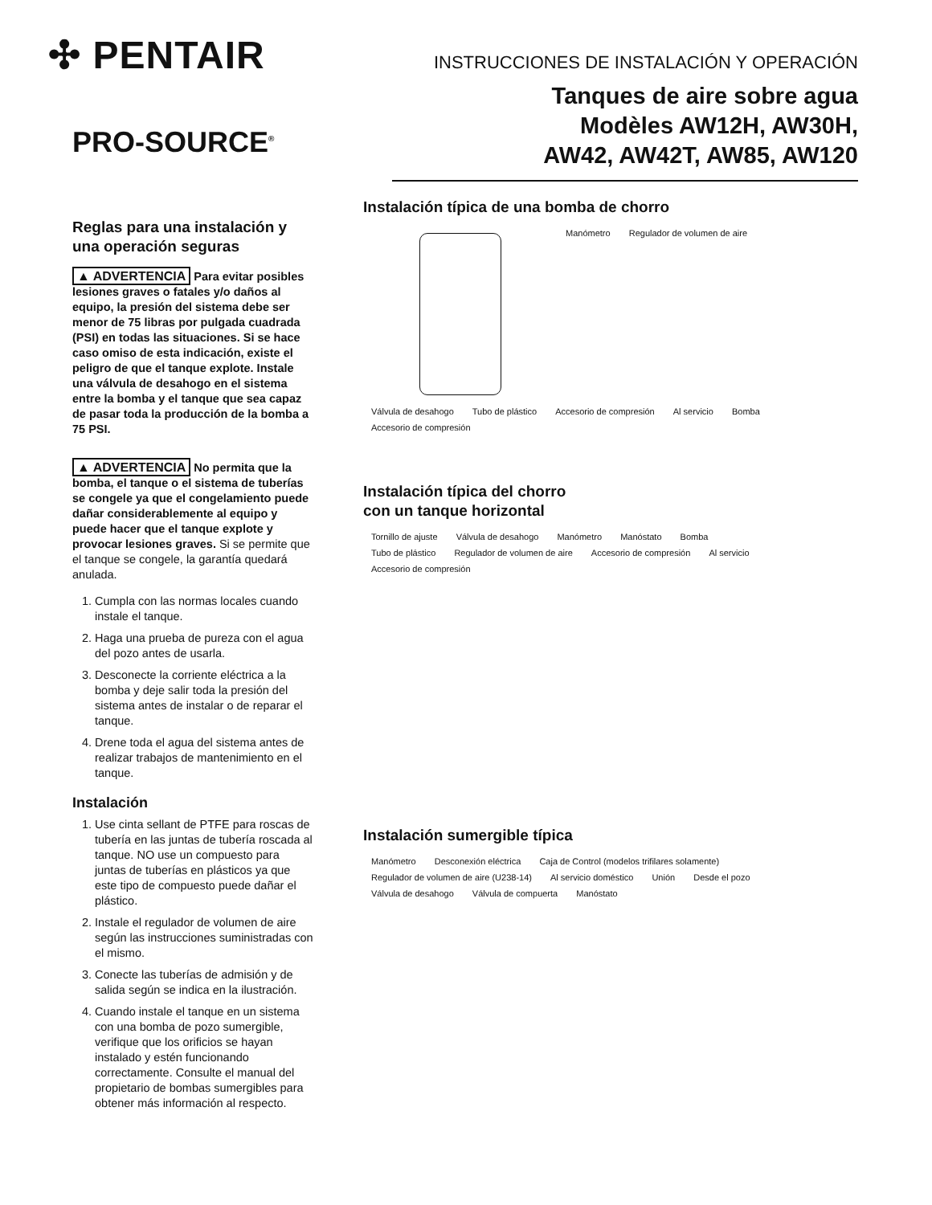✣ PENTAIR
PRO-SOURCE<sup>®</sup>
INSTRUCCIONES DE INSTALACIÓN Y OPERACIÓN
Tanques de aire sobre agua
Modèles AW12H, AW30H,
AW42, AW42T, AW85, AW120
Reglas para una instalación y una operación seguras
▲ ADVERTENCIA Para evitar posibles lesiones graves o fatales y/o daños al equipo, la presión del sistema debe ser menor de 75 libras por pulgada cuadrada (PSI) en todas las situaciones. Si se hace caso omiso de esta indicación, existe el peligro de que el tanque explote. Instale una válvula de desahogo en el sistema entre la bomba y el tanque que sea capaz de pasar toda la producción de la bomba a 75 PSI.
▲ ADVERTENCIA No permita que la bomba, el tanque o el sistema de tuberías se congele ya que el congelamiento puede dañar considerablemente al equipo y puede hacer que el tanque explote y provocar lesiones graves. Si se permite que el tanque se congele, la garantía quedará anulada.
1. Cumpla con las normas locales cuando instale el tanque.
2. Haga una prueba de pureza con el agua del pozo antes de usarla.
3. Desconecte la corriente eléctrica a la bomba y deje salir toda la presión del sistema antes de instalar o de reparar el tanque.
4. Drene toda el agua del sistema antes de realizar trabajos de mantenimiento en el tanque.
Instalación
1. Use cinta sellant de PTFE para roscas de tubería en las juntas de tubería roscada al tanque. NO use un compuesto para juntas de tuberías en plásticos ya que este tipo de compuesto puede dañar el plástico.
2. Instale el regulador de volumen de aire según las instrucciones suministradas con el mismo.
3. Conecte las tuberías de admisión y de salida según se indica en la ilustración.
4. Cuando instale el tanque en un sistema con una bomba de pozo sumergible, verifique que los orificios se hayan instalado y estén funcionando correctamente. Consulte el manual del propietario de bombas sumergibles para obtener más información al respecto.
Instalación típica de una bomba de chorro
Manómetro Regulador de volumen de aire Válvula de desahogo Tubo de plástico Accesorio de compresión Al servicio Bomba Accesorio de compresión
Instalación típica del chorro
con un tanque horizontal
Tornillo de ajuste Válvula de desahogo Manómetro Manóstato Bomba Tubo de plástico Regulador de volumen de aire Accesorio de compresión Al servicio Accesorio de compresión
Instalación sumergible típica
Manómetro Desconexión eléctrica Caja de Control (modelos trifilares solamente) Regulador de volumen de aire (U238-14) Al servicio doméstico Unión Desde el pozo Válvula de desahogo Válvula de compuerta Manóstato